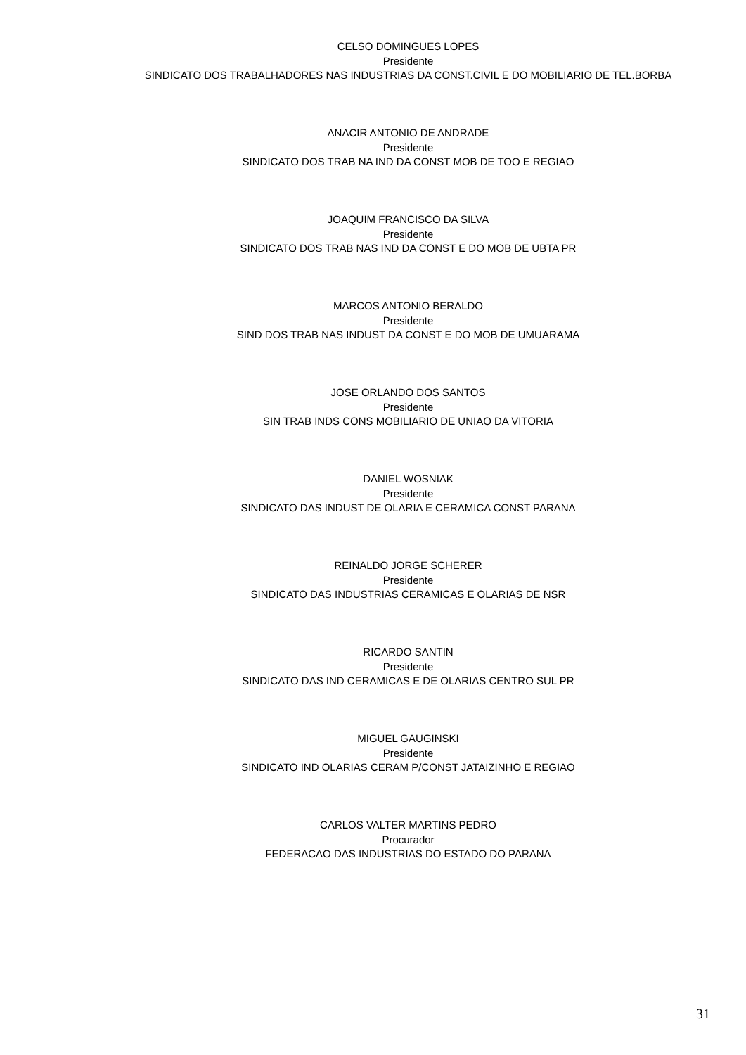CELSO DOMINGUES LOPES
Presidente
SINDICATO DOS TRABALHADORES NAS INDUSTRIAS DA CONST.CIVIL E DO MOBILIARIO DE TEL.BORBA
ANACIR ANTONIO DE ANDRADE
Presidente
SINDICATO DOS TRAB NA IND DA CONST MOB DE TOO E REGIAO
JOAQUIM FRANCISCO DA SILVA
Presidente
SINDICATO DOS TRAB NAS IND DA CONST E DO MOB DE UBTA PR
MARCOS ANTONIO BERALDO
Presidente
SIND DOS TRAB NAS INDUST DA CONST E DO MOB DE UMUARAMA
JOSE ORLANDO DOS SANTOS
Presidente
SIN TRAB INDS CONS MOBILIARIO DE UNIAO DA VITORIA
DANIEL WOSNIAK
Presidente
SINDICATO DAS INDUST DE OLARIA E CERAMICA CONST PARANA
REINALDO JORGE SCHERER
Presidente
SINDICATO DAS INDUSTRIAS CERAMICAS E OLARIAS DE NSR
RICARDO SANTIN
Presidente
SINDICATO DAS IND CERAMICAS E DE OLARIAS CENTRO SUL PR
MIGUEL GAUGINSKI
Presidente
SINDICATO IND OLARIAS CERAM P/CONST JATAIZINHO E REGIAO
CARLOS VALTER MARTINS PEDRO
Procurador
FEDERACAO DAS INDUSTRIAS DO ESTADO DO PARANA
31